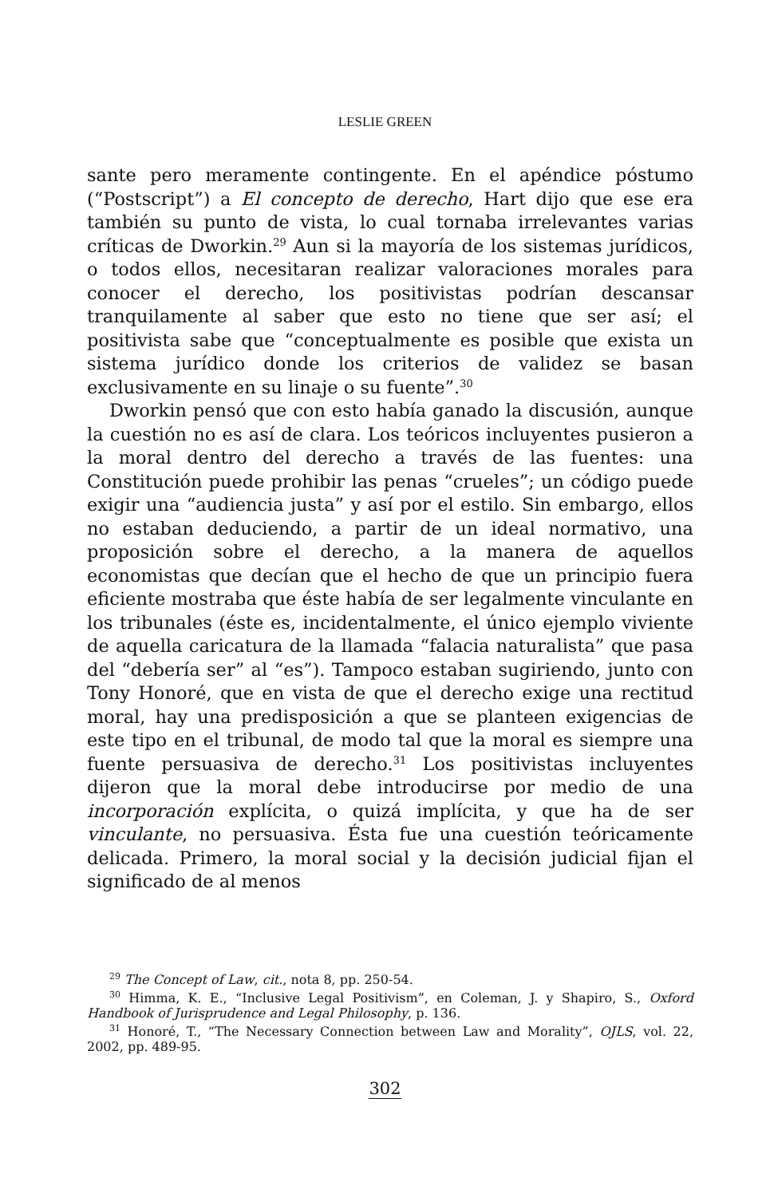LESLIE GREEN
sante pero meramente contingente. En el apéndice póstumo (“Postscript”) a El concepto de derecho, Hart dijo que ese era también su punto de vista, lo cual tornaba irrelevantes varias críticas de Dworkin.<sup>29</sup> Aun si la mayoría de los sistemas jurídicos, o todos ellos, necesitaran realizar valoraciones morales para conocer el derecho, los positivistas podrían descansar tranquilamente al saber que esto no tiene que ser así; el positivista sabe que “conceptualmente es posible que exista un sistema jurídico donde los criterios de validez se basan exclusivamente en su linaje o su fuente”.<sup>30</sup>
Dworkin pensó que con esto había ganado la discusión, aunque la cuestión no es así de clara. Los teóricos incluyentes pusieron a la moral dentro del derecho a través de las fuentes: una Constitución puede prohibir las penas “crueles”; un código puede exigir una “audiencia justa” y así por el estilo. Sin embargo, ellos no estaban deduciendo, a partir de un ideal normativo, una proposición sobre el derecho, a la manera de aquellos economistas que decían que el hecho de que un principio fuera eficiente mostraba que éste había de ser legalmente vinculante en los tribunales (éste es, incidentalmente, el único ejemplo viviente de aquella caricatura de la llamada “falacia naturalista” que pasa del “debería ser” al “es”). Tampoco estaban sugiriendo, junto con Tony Honoré, que en vista de que el derecho exige una rectitud moral, hay una predisposición a que se planteen exigencias de este tipo en el tribunal, de modo tal que la moral es siempre una fuente persuasiva de derecho.<sup>31</sup> Los positivistas incluyentes dijeron que la moral debe introducirse por medio de una incorporación explícita, o quizá implícita, y que ha de ser vinculante, no persuasiva. Ésta fue una cuestión teóricamente delicada. Primero, la moral social y la decisión judicial fijan el significado de al menos
<sup>29</sup> The Concept of Law, cit., nota 8, pp. 250-54.
<sup>30</sup> Himma, K. E., “Inclusive Legal Positivism”, en Coleman, J. y Shapiro, S., Oxford Handbook of Jurisprudence and Legal Philosophy, p. 136.
<sup>31</sup> Honoré, T., “The Necessary Connection between Law and Morality”, OJLS, vol. 22, 2002, pp. 489-95.
302